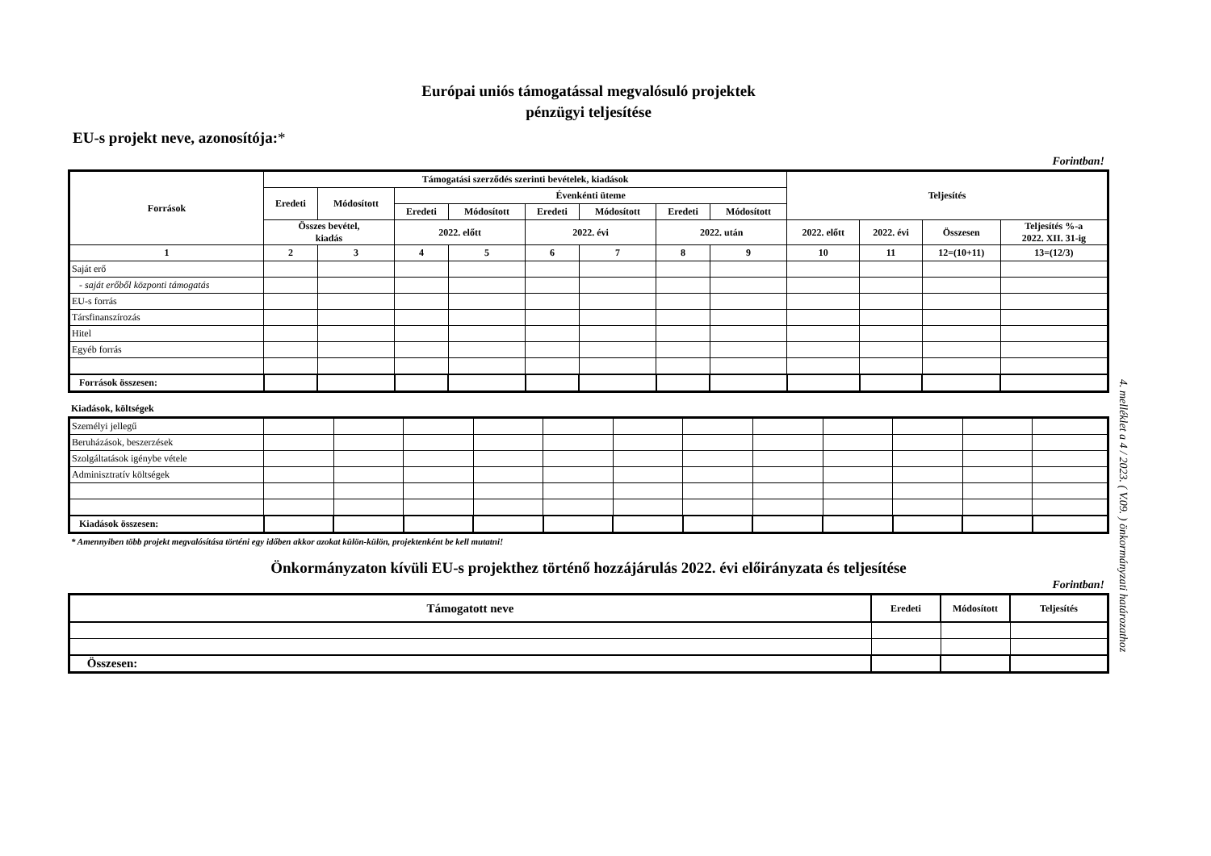Európai uniós támogatással megvalósuló projektek
pénzügyi teljesítése
EU-s projekt neve, azonosítója:*
Forintban!
| Források | Támogatási szerződés szerinti bevételek, kiadások | | | | | | | | Teljesítés | | | |
| --- | --- | --- | --- | --- | --- | --- | --- | --- | --- | --- | --- | --- |
| | Eredeti | Módosított | Évenkénti üteme | | | | | | | | | |
| | | | Eredeti | Módosított | Eredeti | Módosított | Eredeti | Módosított | | | | |
| | Összes bevétel, kiadás | | 2022. előtt | | 2022. évi | | 2022. után | | 2022. előtt | 2022. évi | Összesen | Teljesítés %-a 2022. XII. 31-ig |
| 1 | 2 | 3 | 4 | 5 | 6 | 7 | 8 | 9 | 10 | 11 | 12=(10+11) | 13=(12/3) |
| Saját erő | | | | | | | | | | | | |
| - saját erőből központi támogatás | | | | | | | | | | | | |
| EU-s forrás | | | | | | | | | | | | |
| Társfinanszírozás | | | | | | | | | | | | |
| Hitel | | | | | | | | | | | | |
| Egyéb forrás | | | | | | | | | | | | |
| Források összesen: | | | | | | | | | | | | |
Kiadások, költségek
| Személyi jellegű | | | | | | | | | | | | |
| Beruházások, beszerzések | | | | | | | | | | | | |
| Szolgáltatások igénybe vétele | | | | | | | | | | | | |
| Adminisztratív költségek | | | | | | | | | | | | |
| Kiadások összesen: | | | | | | | | | | | | |
* Amennyiben több projekt megvalósítása történi egy időben akkor azokat külön-külön, projektenként be kell mutatni!
Önkormányzaton kívüli EU-s projekthez történő hozzájárulás 2022. évi előirányzata és teljesítése
Forintban!
| Támogatott neve | Eredeti | Módosított | Teljesítés |
| --- | --- | --- | --- |
| Összesen: | | | |
4. melléklet a 4 / 2023. ( V.09. ) önkormányzati határozathoz